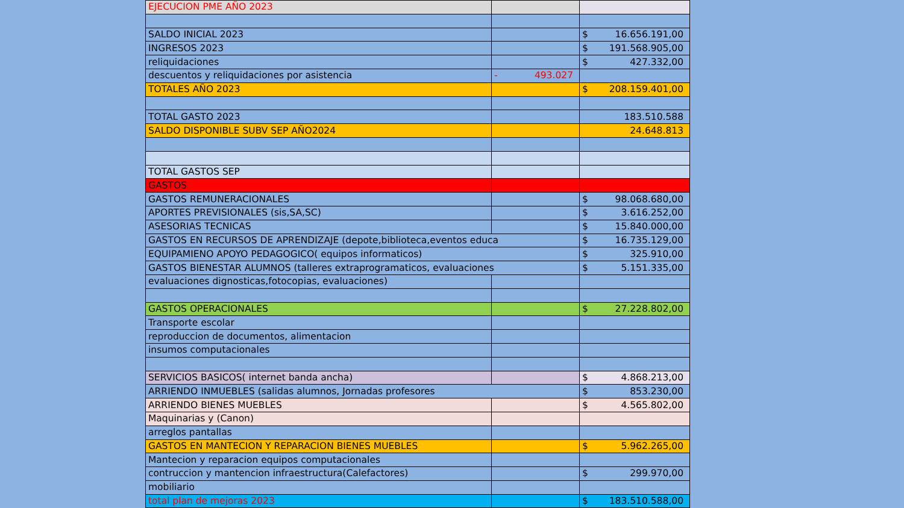| EJECUCION PME AÑO 2023 | | |
| SALDO INICIAL 2023 | | $ 16.656.191,00 |
| INGRESOS 2023 | | $ 191.568.905,00 |
| reliquidaciones | | $ 427.332,00 |
| descuentos y reliquidaciones por asistencia | - 493.027 | |
| TOTALES AÑO 2023 | | $ 208.159.401,00 |
| TOTAL GASTO 2023 | | 183.510.588 |
| SALDO DISPONIBLE SUBV SEP AÑO2024 | | 24.648.813 |
| TOTAL GASTOS SEP | | |
| GASTOS | | |
| GASTOS REMUNERACIONALES | | $ 98.068.680,00 |
| APORTES PREVISIONALES (sis,SA,SC) | | $ 3.616.252,00 |
| ASESORIAS TECNICAS | | $ 15.840.000,00 |
| GASTOS EN RECURSOS DE APRENDIZAJE (depote,biblioteca,eventos educa | | $ 16.735.129,00 |
| EQUIPAMIENO APOYO PEDAGOGICO( equipos informaticos) | | $ 325.910,00 |
| GASTOS BIENESTAR ALUMNOS (talleres extraprogramaticos, evaluaciones | | $ 5.151.335,00 |
| evaluaciones dignosticas,fotocopias, evaluaciones) | | |
| GASTOS OPERACIONALES | | $ 27.228.802,00 |
| Transporte escolar | | |
| reproduccion de documentos, alimentacion | | |
| insumos computacionales | | |
| SERVICIOS BASICOS( internet banda ancha) | | $ 4.868.213,00 |
| ARRIENDO INMUEBLES (salidas alumnos, Jornadas profesores | | $ 853.230,00 |
| ARRIENDO BIENES MUEBLES | | $ 4.565.802,00 |
| Maquinarias y (Canon) | | |
| arreglos pantallas | | |
| GASTOS EN MANTECION Y REPARACION BIENES MUEBLES | | $ 5.962.265,00 |
| Mantecion y reparacion equipos computacionales | | |
| contruccion y mantencion infraestructura(Calefactores) | | $ 299.970,00 |
| mobiliario | | |
| total plan de mejoras 2023 | | $ 183.510.588,00 |